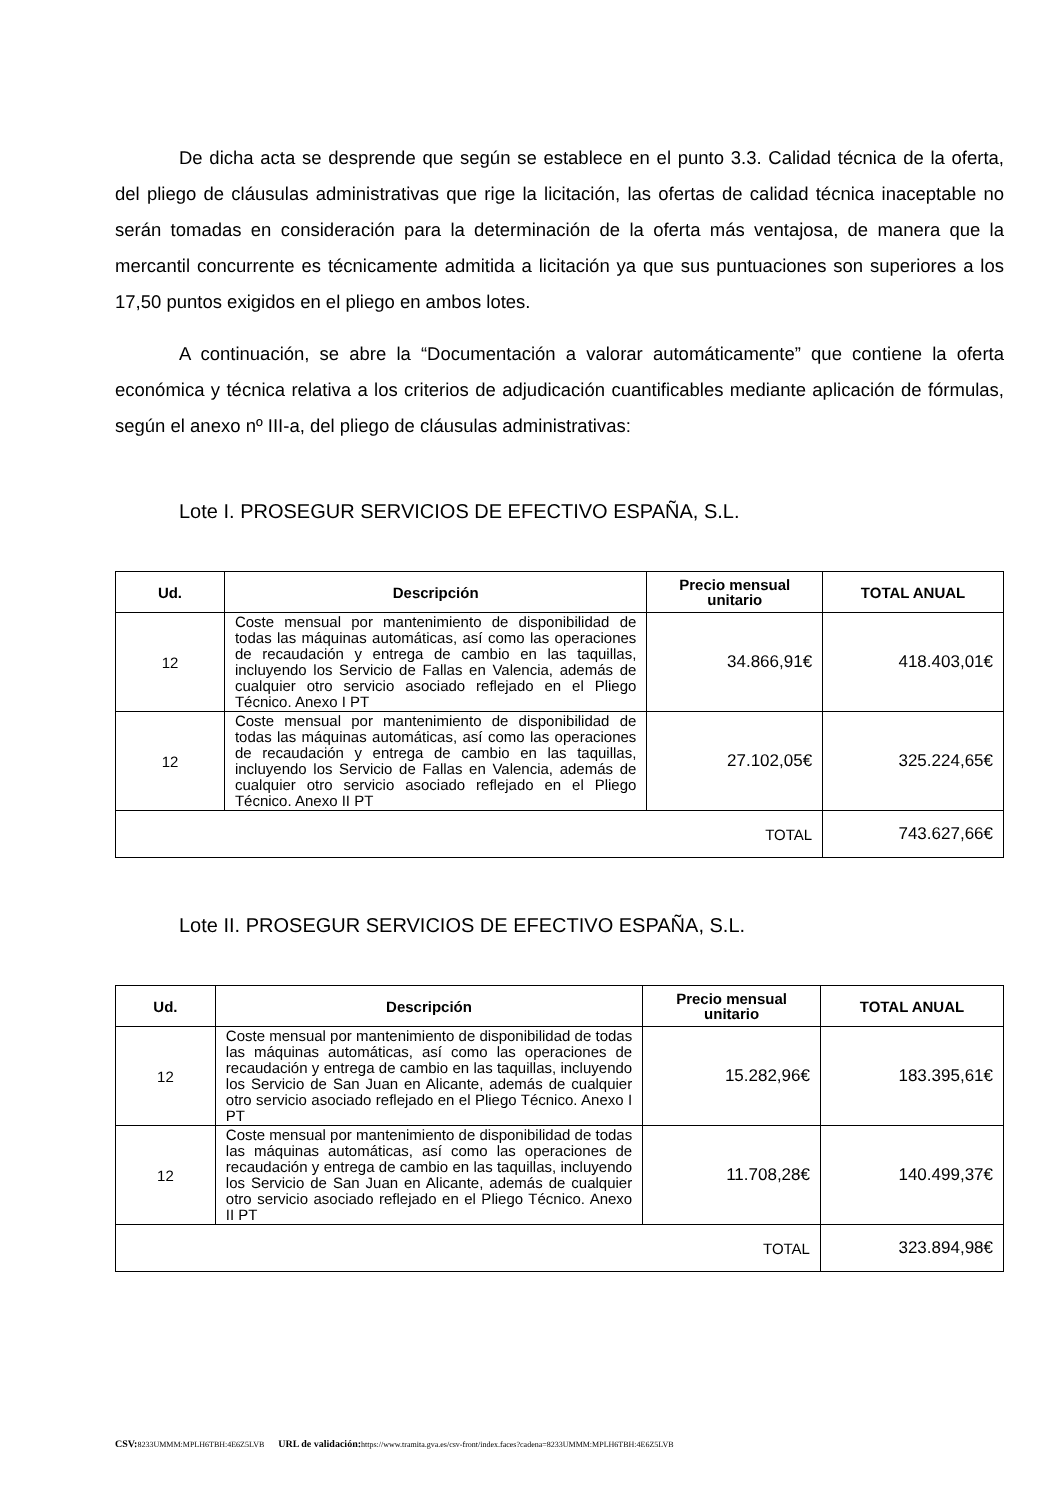De dicha acta se desprende que según se establece en el punto 3.3. Calidad técnica de la oferta, del pliego de cláusulas administrativas que rige la licitación, las ofertas de calidad técnica inaceptable no serán tomadas en consideración para la determinación de la oferta más ventajosa, de manera que la mercantil concurrente es técnicamente admitida a licitación ya que sus puntuaciones son superiores a los 17,50 puntos exigidos en el pliego en ambos lotes.
A continuación, se abre la “Documentación a valorar automáticamente” que contiene la oferta económica y técnica relativa a los criterios de adjudicación cuantificables mediante aplicación de fórmulas, según el anexo nº III-a, del pliego de cláusulas administrativas:
Lote I. PROSEGUR SERVICIOS DE EFECTIVO ESPAÑA, S.L.
| Ud. | Descripción | Precio mensual unitario | TOTAL ANUAL |
| --- | --- | --- | --- |
| 12 | Coste mensual por mantenimiento de disponibilidad de todas las máquinas automáticas, así como las operaciones de recaudación y entrega de cambio en las taquillas, incluyendo los Servicio de Fallas en Valencia, además de cualquier otro servicio asociado reflejado en el Pliego Técnico. Anexo I PT | 34.866,91€ | 418.403,01€ |
| 12 | Coste mensual por mantenimiento de disponibilidad de todas las máquinas automáticas, así como las operaciones de recaudación y entrega de cambio en las taquillas, incluyendo los Servicio de Fallas en Valencia, además de cualquier otro servicio asociado reflejado en el Pliego Técnico. Anexo II PT | 27.102,05€ | 325.224,65€ |
| TOTAL | | | 743.627,66€ |
Lote II. PROSEGUR SERVICIOS DE EFECTIVO ESPAÑA, S.L.
| Ud. | Descripción | Precio mensual unitario | TOTAL ANUAL |
| --- | --- | --- | --- |
| 12 | Coste mensual por mantenimiento de disponibilidad de todas las máquinas automáticas, así como las operaciones de recaudación y entrega de cambio en las taquillas, incluyendo los Servicio de San Juan en Alicante, además de cualquier otro servicio asociado reflejado en el Pliego Técnico. Anexo I PT | 15.282,96€ | 183.395,61€ |
| 12 | Coste mensual por mantenimiento de disponibilidad de todas las máquinas automáticas, así como las operaciones de recaudación y entrega de cambio en las taquillas, incluyendo los Servicio de San Juan en Alicante, además de cualquier otro servicio asociado reflejado en el Pliego Técnico. Anexo II PT | 11.708,28€ | 140.499,37€ |
| TOTAL | | | 323.894,98€ |
CSV: 8233UMMM:MPLH6TBH:4E6Z5LVB URL de validación: https://www.tramita.gva.es/csv-front/index.faces?cadena=8233UMMM:MPLH6TBH:4E6Z5LVB